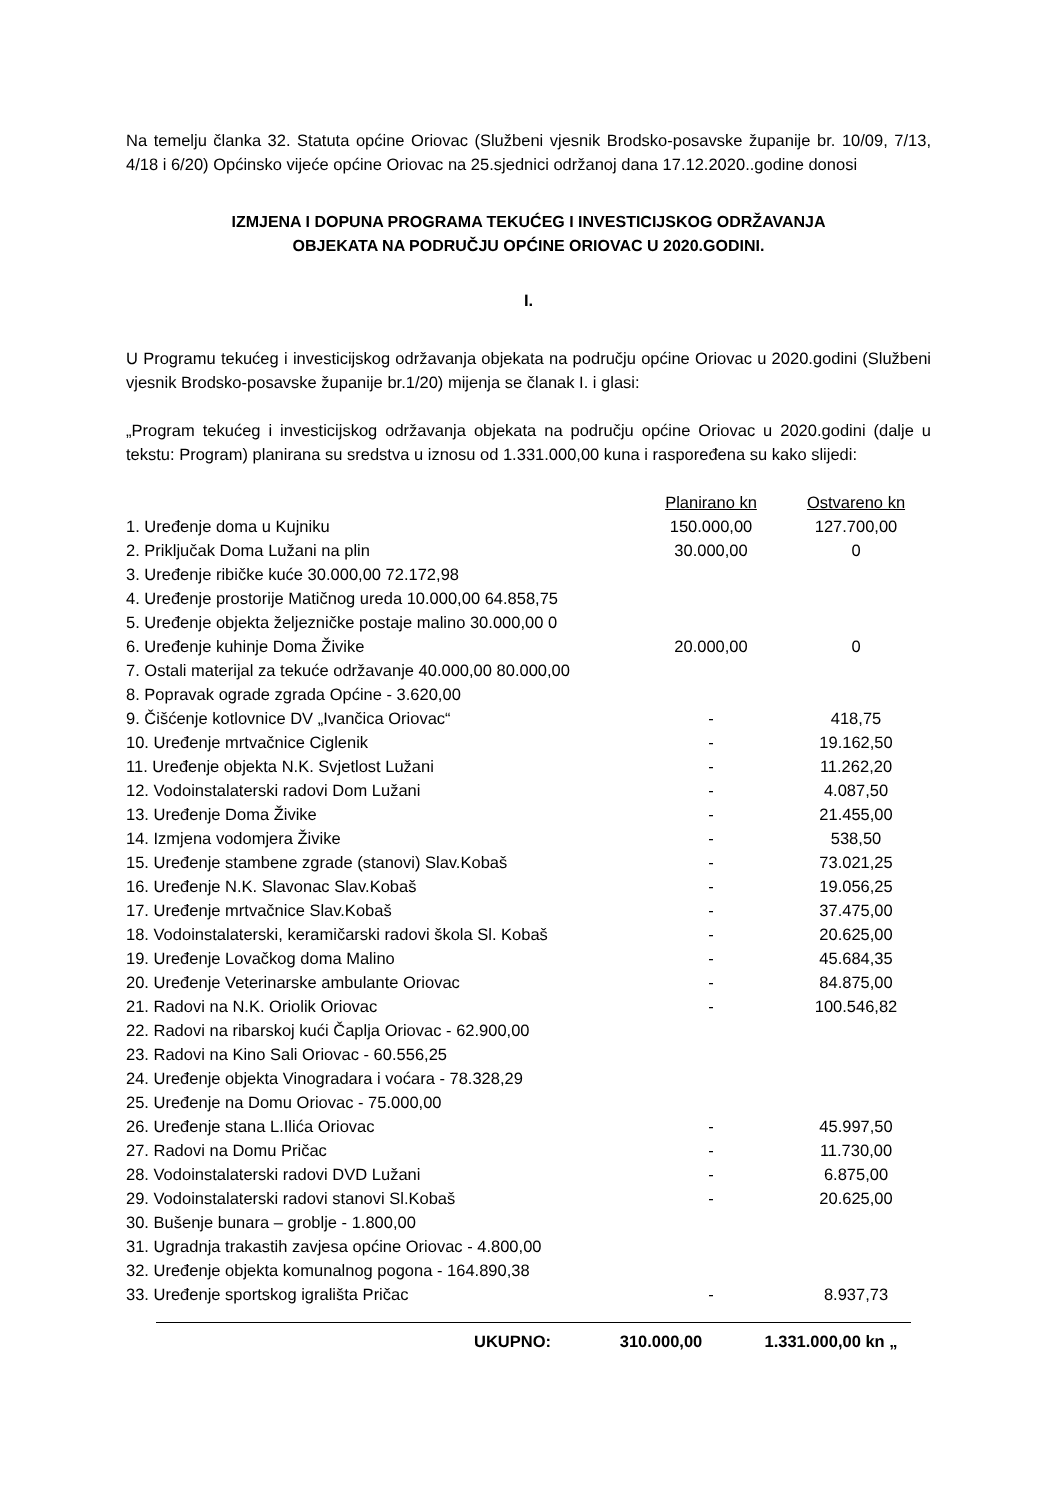Na temelju članka 32. Statuta općine Oriovac (Službeni vjesnik Brodsko-posavske županije br. 10/09, 7/13, 4/18 i 6/20) Općinsko vijeće općine Oriovac na 25.sjednici održanoj dana 17.12.2020..godine donosi
IZMJENA I DOPUNA PROGRAMA TEKUĆEG I INVESTICIJSKOG ODRŽAVANJA
OBJEKATA NA PODRUČJU OPĆINE ORIOVAC U 2020.GODINI.
I.
U Programu tekućeg i investicijskog održavanja objekata na području općine Oriovac u 2020.godini (Službeni vjesnik Brodsko-posavske županije br.1/20) mijenja se članak I. i glasi:
„Program tekućeg i investicijskog održavanja objekata na području općine Oriovac u 2020.godini (dalje u tekstu: Program) planirana su sredstva u iznosu od 1.331.000,00 kuna i raspoređena su kako slijedi:
| | Planirano kn | Ostvareno kn |
| 1. Uređenje doma u Kujniku | 150.000,00 | 127.700,00 |
| 2. Priključak Doma Lužani na plin | 30.000,00 | 0 |
| 3. Uređenje ribičke kuće 30.000,00 72.172,98 | | |
| 4. Uređenje prostorije Matičnog ureda 10.000,00 64.858,75 | | |
| 5. Uređenje objekta željezničke postaje malino 30.000,00 0 | | |
| 6. Uređenje kuhinje Doma Živike | 20.000,00 | 0 |
| 7. Ostali materijal za tekuće održavanje 40.000,00 80.000,00 | | |
| 8. Popravak ograde zgrada Općine - 3.620,00 | | |
| 9. Čišćenje kotlovnice DV „Ivančica Oriovac“ | - | 418,75 |
| 10. Uređenje mrtvačnice Ciglenik | - | 19.162,50 |
| 11. Uređenje objekta N.K. Svjetlost Lužani | - | 11.262,20 |
| 12. Vodoinstalaterski radovi Dom Lužani | - | 4.087,50 |
| 13. Uređenje Doma Živike | - | 21.455,00 |
| 14. Izmjena vodomjera Živike | - | 538,50 |
| 15. Uređenje stambene zgrade (stanovi) Slav.Kobaš | - | 73.021,25 |
| 16. Uređenje N.K. Slavonac Slav.Kobaš | - | 19.056,25 |
| 17. Uređenje mrtvačnice Slav.Kobaš | - | 37.475,00 |
| 18. Vodoinstalaterski, keramičarski radovi škola Sl. Kobaš | - | 20.625,00 |
| 19. Uređenje Lovačkog doma Malino | - | 45.684,35 |
| 20. Uređenje Veterinarske ambulante Oriovac | - | 84.875,00 |
| 21. Radovi na N.K. Oriolik Oriovac | - | 100.546,82 |
| 22. Radovi na ribarskoj kući Čaplja Oriovac - 62.900,00 | | |
| 23. Radovi na Kino Sali Oriovac - 60.556,25 | | |
| 24. Uređenje objekta Vinogradara i voćara - 78.328,29 | | |
| 25. Uređenje na Domu Oriovac - 75.000,00 | | |
| 26. Uređenje stana L.Ilića Oriovac | - | 45.997,50 |
| 27. Radovi na Domu Pričac | - | 11.730,00 |
| 28. Vodoinstalaterski radovi DVD Lužani | - | 6.875,00 |
| 29. Vodoinstalaterski radovi stanovi Sl.Kobaš | - | 20.625,00 |
| 30. Bušenje bunara – groblje - 1.800,00 | | |
| 31. Ugradnja trakastih zavjesa općine Oriovac - 4.800,00 | | |
| 32. Uređenje objekta komunalnog pogona - 164.890,38 | | |
| 33. Uređenje sportskog igrališta Pričac | - | 8.937,73 |
| UKUPNO: | 310.000,00 | 1.331.000,00 kn „ |